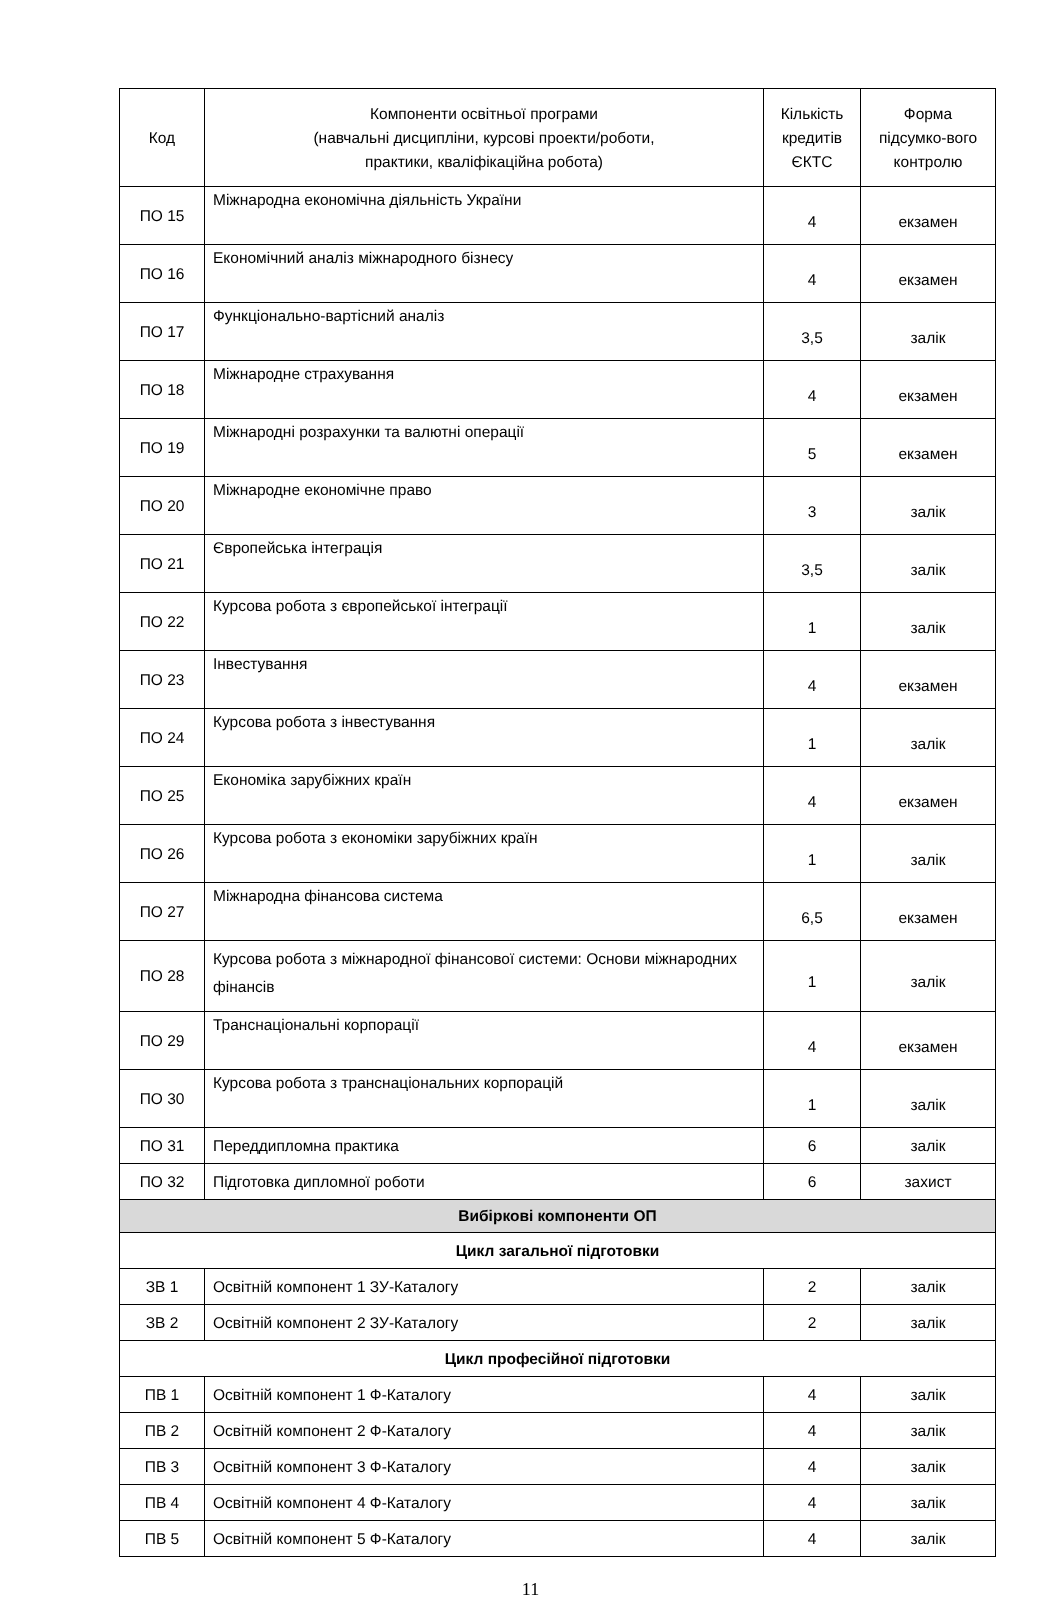| Код | Компоненти освітньої програми (навчальні дисципліни, курсові проекти/роботи, практики, кваліфікаційна робота) | Кількість кредитів ЄКТС | Форма підсумко-вого контролю |
| --- | --- | --- | --- |
| ПО 15 | Міжнародна економічна діяльність України | 4 | екзамен |
| ПО 16 | Економічний аналіз міжнародного бізнесу | 4 | екзамен |
| ПО 17 | Функціонально-вартісний аналіз | 3,5 | залік |
| ПО 18 | Міжнародне страхування | 4 | екзамен |
| ПО 19 | Міжнародні розрахунки та валютні операції | 5 | екзамен |
| ПО 20 | Міжнародне економічне право | 3 | залік |
| ПО 21 | Європейська інтеграція | 3,5 | залік |
| ПО 22 | Курсова робота з європейської інтеграції | 1 | залік |
| ПО 23 | Інвестування | 4 | екзамен |
| ПО 24 | Курсова робота з інвестування | 1 | залік |
| ПО 25 | Економіка зарубіжних країн | 4 | екзамен |
| ПО 26 | Курсова робота з економіки зарубіжних країн | 1 | залік |
| ПО 27 | Міжнародна фінансова система | 6,5 | екзамен |
| ПО 28 | Курсова робота з міжнародної фінансової системи: Основи міжнародних фінансів | 1 | залік |
| ПО 29 | Транснаціональні корпорації | 4 | екзамен |
| ПО 30 | Курсова робота з транснаціональних корпорацій | 1 | залік |
| ПО 31 | Переддипломна практика | 6 | залік |
| ПО 32 | Підготовка дипломної роботи | 6 | захист |
| Вибіркові компоненти ОП | | | |
| Цикл загальної підготовки | | | |
| ЗВ 1 | Освітній компонент 1 ЗУ-Каталогу | 2 | залік |
| ЗВ 2 | Освітній компонент 2 ЗУ-Каталогу | 2 | залік |
| Цикл професійної підготовки | | | |
| ПВ 1 | Освітній компонент 1 Ф-Каталогу | 4 | залік |
| ПВ 2 | Освітній компонент 2 Ф-Каталогу | 4 | залік |
| ПВ 3 | Освітній компонент 3 Ф-Каталогу | 4 | залік |
| ПВ 4 | Освітній компонент 4 Ф-Каталогу | 4 | залік |
| ПВ 5 | Освітній компонент 5 Ф-Каталогу | 4 | залік |
11